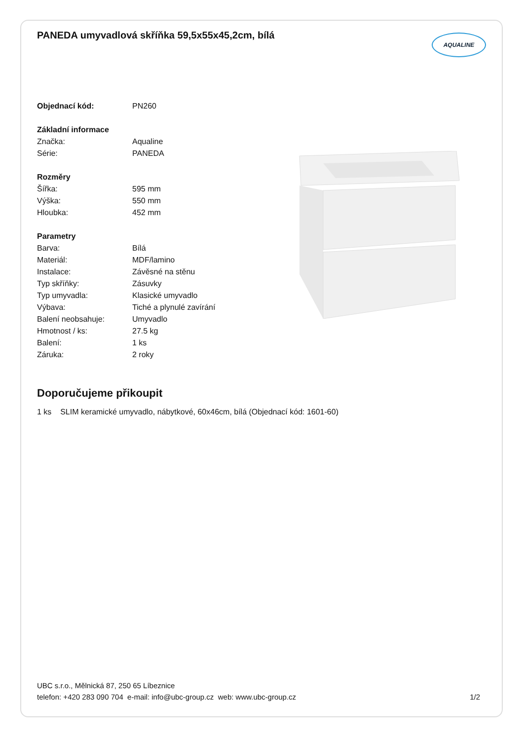PANEDA umyvadlová skříňka 59,5x55x45,2cm, bílá
AQUALINE
| Objednací kód: | PN260 |
| Základní informace | |
| Značka: | Aqualine |
| Série: | PANEDA |
| Rozměry | |
| Šířka: | 595 mm |
| Výška: | 550 mm |
| Hloubka: | 452 mm |
| Parametry | |
| Barva: | Bílá |
| Materiál: | MDF/lamino |
| Instalace: | Závěsné na stěnu |
| Typ skříňky: | Zásuvky |
| Typ umyvadla: | Klasické umyvadlo |
| Výbava: | Tiché a plynulé zavírání |
| Balení neobsahuje: | Umyvadlo |
| Hmotnost / ks: | 27.5 kg |
| Balení: | 1 ks |
| Záruka: | 2 roky |
Doporučujeme přikoupit
1 ks SLIM keramické umyvadlo, nábytkové, 60x46cm, bílá (Objednací kód: 1601-60)
UBC s.r.o., Mělnická 87, 250 65 Líbeznice
telefon: +420 283 090 704 e-mail: info@ubc-group.cz web: www.ubc-group.cz
1/2